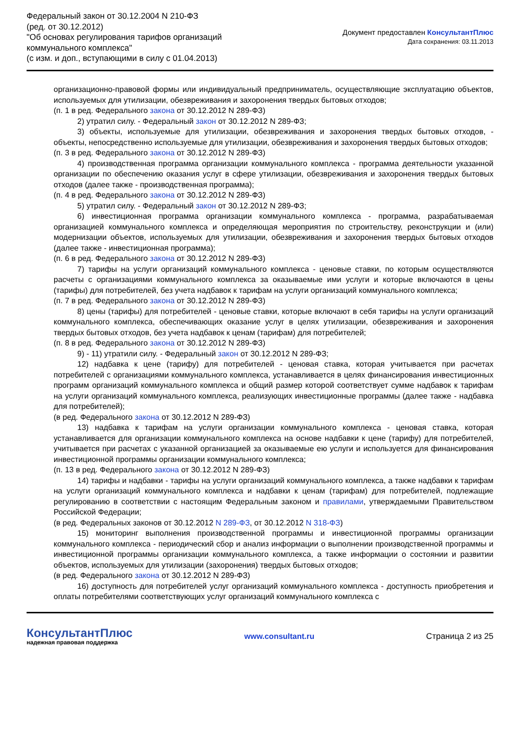Федеральный закон от 30.12.2004 N 210-ФЗ
(ред. от 30.12.2012)
"Об основах регулирования тарифов организаций
коммунального комплекса"
(с изм. и доп., вступающими в силу с 01.04.2013)
Документ предоставлен КонсультантПлюс
Дата сохранения: 03.11.2013
организационно-правовой формы или индивидуальный предприниматель, осуществляющие эксплуатацию объектов, используемых для утилизации, обезвреживания и захоронения твердых бытовых отходов;
(п. 1 в ред. Федерального закона от 30.12.2012 N 289-ФЗ)
2) утратил силу. - Федеральный закон от 30.12.2012 N 289-ФЗ;
3) объекты, используемые для утилизации, обезвреживания и захоронения твердых бытовых отходов, - объекты, непосредственно используемые для утилизации, обезвреживания и захоронения твердых бытовых отходов;
(п. 3 в ред. Федерального закона от 30.12.2012 N 289-ФЗ)
4) производственная программа организации коммунального комплекса - программа деятельности указанной организации по обеспечению оказания услуг в сфере утилизации, обезвреживания и захоронения твердых бытовых отходов (далее также - производственная программа);
(п. 4 в ред. Федерального закона от 30.12.2012 N 289-ФЗ)
5) утратил силу. - Федеральный закон от 30.12.2012 N 289-ФЗ;
6) инвестиционная программа организации коммунального комплекса - программа, разрабатываемая организацией коммунального комплекса и определяющая мероприятия по строительству, реконструкции и (или) модернизации объектов, используемых для утилизации, обезвреживания и захоронения твердых бытовых отходов (далее также - инвестиционная программа);
(п. 6 в ред. Федерального закона от 30.12.2012 N 289-ФЗ)
7) тарифы на услуги организаций коммунального комплекса - ценовые ставки, по которым осуществляются расчеты с организациями коммунального комплекса за оказываемые ими услуги и которые включаются в цены (тарифы) для потребителей, без учета надбавок к тарифам на услуги организаций коммунального комплекса;
(п. 7 в ред. Федерального закона от 30.12.2012 N 289-ФЗ)
8) цены (тарифы) для потребителей - ценовые ставки, которые включают в себя тарифы на услуги организаций коммунального комплекса, обеспечивающих оказание услуг в целях утилизации, обезвреживания и захоронения твердых бытовых отходов, без учета надбавок к ценам (тарифам) для потребителей;
(п. 8 в ред. Федерального закона от 30.12.2012 N 289-ФЗ)
9) - 11) утратили силу. - Федеральный закон от 30.12.2012 N 289-ФЗ;
12) надбавка к цене (тарифу) для потребителей - ценовая ставка, которая учитывается при расчетах потребителей с организациями коммунального комплекса, устанавливается в целях финансирования инвестиционных программ организаций коммунального комплекса и общий размер которой соответствует сумме надбавок к тарифам на услуги организаций коммунального комплекса, реализующих инвестиционные программы (далее также - надбавка для потребителей);
(в ред. Федерального закона от 30.12.2012 N 289-ФЗ)
13) надбавка к тарифам на услуги организации коммунального комплекса - ценовая ставка, которая устанавливается для организации коммунального комплекса на основе надбавки к цене (тарифу) для потребителей, учитывается при расчетах с указанной организацией за оказываемые ею услуги и используется для финансирования инвестиционной программы организации коммунального комплекса;
(п. 13 в ред. Федерального закона от 30.12.2012 N 289-ФЗ)
14) тарифы и надбавки - тарифы на услуги организаций коммунального комплекса, а также надбавки к тарифам на услуги организаций коммунального комплекса и надбавки к ценам (тарифам) для потребителей, подлежащие регулированию в соответствии с настоящим Федеральным законом и правилами, утверждаемыми Правительством Российской Федерации;
(в ред. Федеральных законов от 30.12.2012 N 289-ФЗ, от 30.12.2012 N 318-ФЗ)
15) мониторинг выполнения производственной программы и инвестиционной программы организации коммунального комплекса - периодический сбор и анализ информации о выполнении производственной программы и инвестиционной программы организации коммунального комплекса, а также информации о состоянии и развитии объектов, используемых для утилизации (захоронения) твердых бытовых отходов;
(в ред. Федерального закона от 30.12.2012 N 289-ФЗ)
16) доступность для потребителей услуг организаций коммунального комплекса - доступность приобретения и оплаты потребителями соответствующих услуг организаций коммунального комплекса с
КонсультантПлюс
надежная правовая поддержка
www.consultant.ru Страница 2 из 25